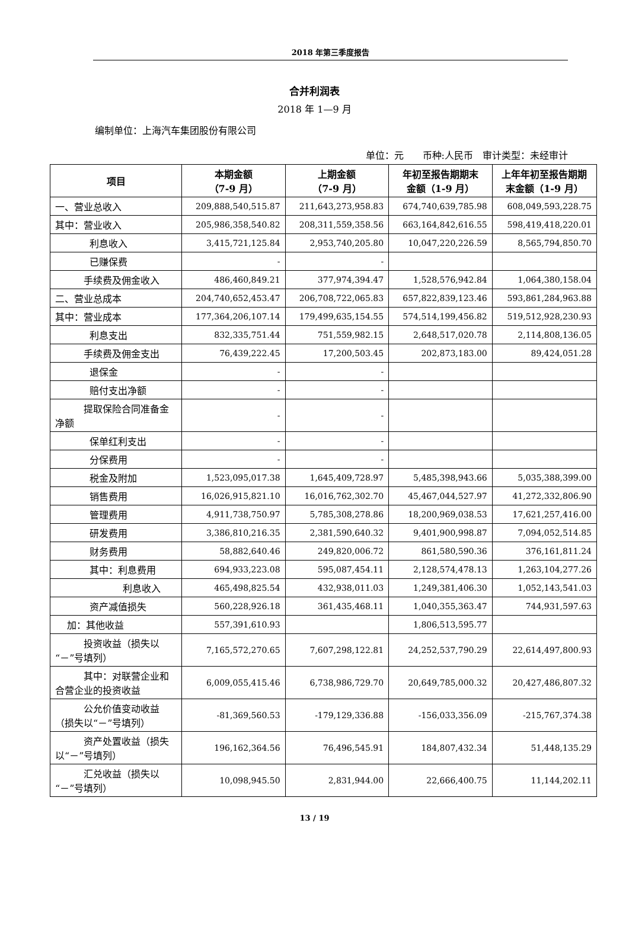2018 年第三季度报告
合并利润表
2018 年 1—9 月
编制单位：上海汽车集团股份有限公司
单位：元　　币种:人民币　审计类型：未经审计
| 项目 | 本期金额 （7-9 月） | 上期金额 （7-9 月） | 年初至报告期期末 金额（1-9 月） | 上年年初至报告期期 末金额（1-9 月） |
| --- | --- | --- | --- | --- |
| 一、营业总收入 | 209,888,540,515.87 | 211,643,273,958.83 | 674,740,639,785.98 | 608,049,593,228.75 |
| 其中：营业收入 | 205,986,358,540.82 | 208,311,559,358.56 | 663,164,842,616.55 | 598,419,418,220.01 |
| 利息收入 | 3,415,721,125.84 | 2,953,740,205.80 | 10,047,220,226.59 | 8,565,794,850.70 |
| 已赚保费 | - | - | | |
| 手续费及佣金收入 | 486,460,849.21 | 377,974,394.47 | 1,528,576,942.84 | 1,064,380,158.04 |
| 二、营业总成本 | 204,740,652,453.47 | 206,708,722,065.83 | 657,822,839,123.46 | 593,861,284,963.88 |
| 其中：营业成本 | 177,364,206,107.14 | 179,499,635,154.55 | 574,514,199,456.82 | 519,512,928,230.93 |
| 利息支出 | 832,335,751.44 | 751,559,982.15 | 2,648,517,020.78 | 2,114,808,136.05 |
| 手续费及佣金支出 | 76,439,222.45 | 17,200,503.45 | 202,873,183.00 | 89,424,051.28 |
| 退保金 | - | - | | |
| 赔付支出净额 | - | - | | |
| 提取保险合同准备金净额 | - | - | | |
| 保单红利支出 | - | - | | |
| 分保费用 | - | - | | |
| 税金及附加 | 1,523,095,017.38 | 1,645,409,728.97 | 5,485,398,943.66 | 5,035,388,399.00 |
| 销售费用 | 16,026,915,821.10 | 16,016,762,302.70 | 45,467,044,527.97 | 41,272,332,806.90 |
| 管理费用 | 4,911,738,750.97 | 5,785,308,278.86 | 18,200,969,038.53 | 17,621,257,416.00 |
| 研发费用 | 3,386,810,216.35 | 2,381,590,640.32 | 9,401,900,998.87 | 7,094,052,514.85 |
| 财务费用 | 58,882,640.46 | 249,820,006.72 | 861,580,590.36 | 376,161,811.24 |
| 其中：利息费用 | 694,933,223.08 | 595,087,454.11 | 2,128,574,478.13 | 1,263,104,277.26 |
| 利息收入 | 465,498,825.54 | 432,938,011.03 | 1,249,381,406.30 | 1,052,143,541.03 |
| 资产减值损失 | 560,228,926.18 | 361,435,468.11 | 1,040,355,363.47 | 744,931,597.63 |
| 加：其他收益 | 557,391,610.93 | | 1,806,513,595.77 | |
| 投资收益（损失以“－”号填列） | 7,165,572,270.65 | 7,607,298,122.81 | 24,252,537,790.29 | 22,614,497,800.93 |
| 其中：对联营企业和合营企业的投资收益 | 6,009,055,415.46 | 6,738,986,729.70 | 20,649,785,000.32 | 20,427,486,807.32 |
| 公允价值变动收益（损失以“－”号填列） | -81,369,560.53 | -179,129,336.88 | -156,033,356.09 | -215,767,374.38 |
| 资产处置收益（损失以“－”号填列） | 196,162,364.56 | 76,496,545.91 | 184,807,432.34 | 51,448,135.29 |
| 汇兑收益（损失以“－”号填列） | 10,098,945.50 | 2,831,944.00 | 22,666,400.75 | 11,144,202.11 |
13 / 19